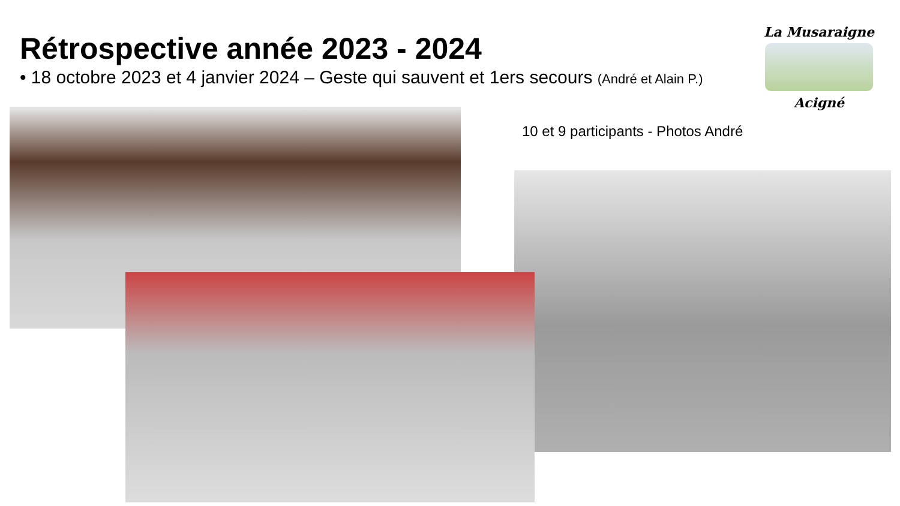Rétrospective année 2023 - 2024
• 18 octobre 2023 et 4 janvier 2024 – Geste qui sauvent et 1ers secours (André et Alain P.)
La Musaraigne
Acigné
10 et 9 participants - Photos André